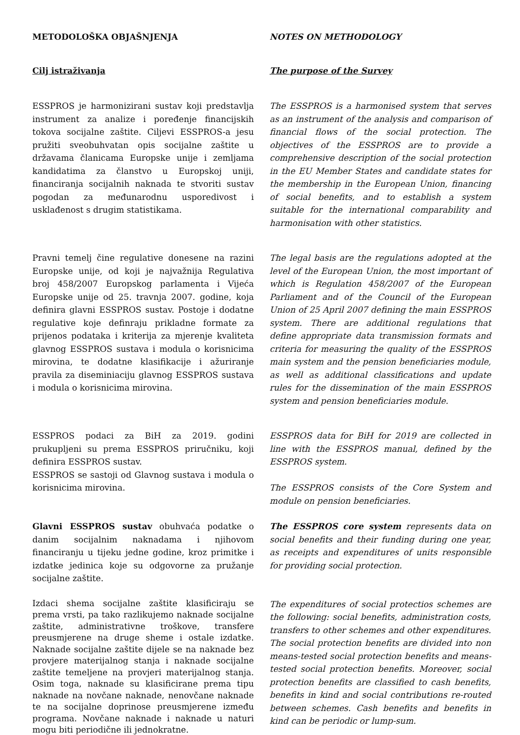METODOLOŠKA OBJAŠNJENJA
NOTES ON METHODOLOGY
Cilj istraživanja
The purpose of the Survey
ESSPROS je harmonizirani sustav koji predstavlja instrument za analize i poređenje financijskih tokova socijalne zaštite. Ciljevi ESSPROS-a jesu pružiti sveobuhvatan opis socijalne zaštite u državama članicama Europske unije i zemljama kandidatima za članstvo u Europskoj uniji, financiranja socijalnih naknada te stvoriti sustav pogodan za međunarodnu usporedivost i usklađenost s drugim statistikama.
The ESSPROS is a harmonised system that serves as an instrument of the analysis and comparison of financial flows of the social protection. The objectives of the ESSPROS are to provide a comprehensive description of the social protection in the EU Member States and candidate states for the membership in the European Union, financing of social benefits, and to establish a system suitable for the international comparability and harmonisation with other statistics.
Pravni temelj čine regulative donesene na razini Europske unije, od koji je najvažnija Regulativa broj 458/2007 Europskog parlamenta i Vijeća Europske unije od 25. travnja 2007. godine, koja definira glavni ESSPROS sustav. Postoje i dodatne regulative koje definraju prikladne formate za prijenos podataka i kriterija za mjerenje kvaliteta glavnog ESSPROS sustava i modula o korisnicima mirovina, te dodatne klasifikacije i ažuriranje pravila za diseminiaciju glavnog ESSPROS sustava i modula o korisnicima mirovina.
The legal basis are the regulations adopted at the level of the European Union, the most important of which is Regulation 458/2007 of the European Parliament and of the Council of the European Union of 25 April 2007 defining the main ESSPROS system. There are additional regulations that define appropriate data transmission formats and criteria for measuring the quality of the ESSPROS main system and the pension beneficiaries module, as well as additional classifications and update rules for the dissemination of the main ESSPROS system and pension beneficiaries module.
ESSPROS podaci za BiH za 2019. godini prukupljeni su prema ESSPROS priručniku, koji definira ESSPROS sustav.
ESSPROS se sastoji od Glavnog sustava i modula o korisnicima mirovina.
ESSPROS data for BiH for 2019 are collected in line with the ESSPROS manual, defined by the ESSPROS system.
The ESSPROS consists of the Core System and module on pension beneficiaries.
Glavni ESSPROS sustav obuhvaća podatke o danim socijalnim naknadama i njihovom financiranju u tijeku jedne godine, kroz primitke i izdatke jedinica koje su odgovorne za pružanje socijalne zaštite.
The ESSPROS core system represents data on social benefits and their funding during one year, as receipts and expenditures of units responsible for providing social protection.
Izdaci shema socijalne zaštite klasificiraju se prema vrsti, pa tako razlikujemo naknade socijalne zaštite, administrativne troškove, transfere preusmjerene na druge sheme i ostale izdatke. Naknade socijalne zaštite dijele se na naknade bez provjere materijalnog stanja i naknade socijalne zaštite temeljene na provjeri materijalnog stanja. Osim toga, naknade su klasificirane prema tipu naknade na novčane naknade, nenovčane naknade te na socijalne doprinose preusmjerene između programa. Novčane naknade i naknade u naturi mogu biti periodične ili jednokratne.
The expenditures of social protectios schemes are the following: social benefits, administration costs, transfers to other schemes and other expenditures. The social protection benefits are divided into non means-tested social protection benefits and means-tested social protection benefits. Moreover, social protection benefits are classified to cash benefits, benefits in kind and social contributions re-routed between schemes. Cash benefits and benefits in kind can be periodic or lump-sum.